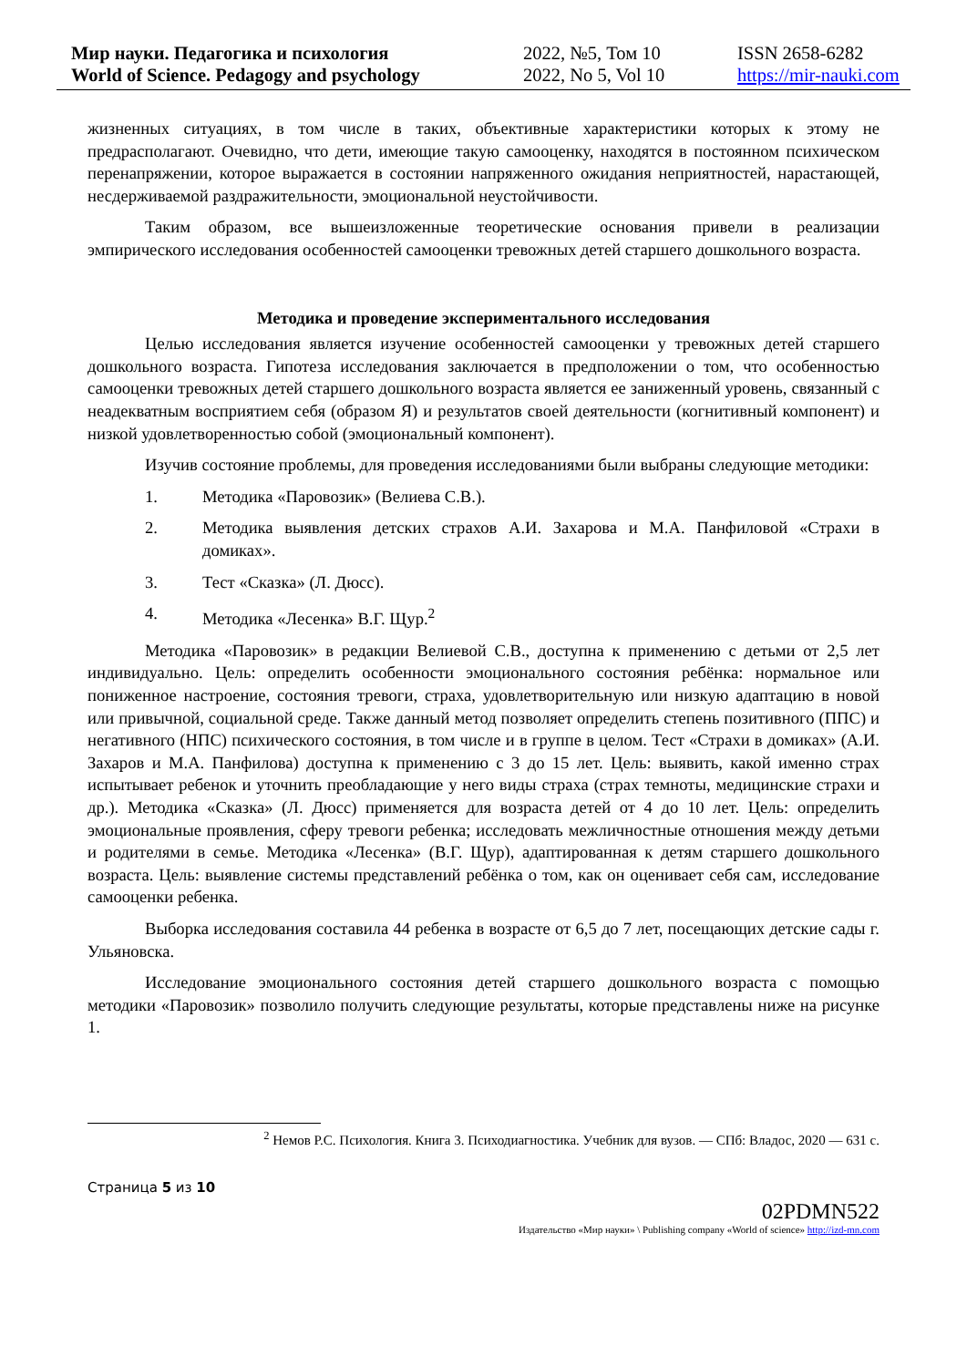Мир науки. Педагогика и психология
World of Science. Pedagogy and psychology
2022, №5, Том 10
2022, No 5, Vol 10
ISSN 2658-6282
https://mir-nauki.com
жизненных ситуациях, в том числе в таких, объективные характеристики которых к этому не предрасполагают. Очевидно, что дети, имеющие такую самооценку, находятся в постоянном психическом перенапряжении, которое выражается в состоянии напряженного ожидания неприятностей, нарастающей, несдерживаемой раздражительности, эмоциональной неустойчивости.
Таким образом, все вышеизложенные теоретические основания привели в реализации эмпирического исследования особенностей самооценки тревожных детей старшего дошкольного возраста.
Методика и проведение экспериментального исследования
Целью исследования является изучение особенностей самооценки у тревожных детей старшего дошкольного возраста. Гипотеза исследования заключается в предположении о том, что особенностью самооценки тревожных детей старшего дошкольного возраста является ее заниженный уровень, связанный с неадекватным восприятием себя (образом Я) и результатов своей деятельности (когнитивный компонент) и низкой удовлетворенностью собой (эмоциональный компонент).
Изучив состояние проблемы, для проведения исследованиями были выбраны следующие методики:
1. Методика «Паровозик» (Велиева С.В.).
2. Методика выявления детских страхов А.И. Захарова и М.А. Панфиловой «Страхи в домиках».
3. Тест «Сказка» (Л. Дюсс).
4. Методика «Лесенка» В.Г. Щур.<sup>2</sup>
Методика «Паровозик» в редакции Велиевой С.В., доступна к применению с детьми от 2,5 лет индивидуально. Цель: определить особенности эмоционального состояния ребёнка: нормальное или пониженное настроение, состояния тревоги, страха, удовлетворительную или низкую адаптацию в новой или привычной, социальной среде. Также данный метод позволяет определить степень позитивного (ППС) и негативного (НПС) психического состояния, в том числе и в группе в целом. Тест «Страхи в домиках» (А.И. Захаров и М.А. Панфилова) доступна к применению с 3 до 15 лет. Цель: выявить, какой именно страх испытывает ребенок и уточнить преобладающие у него виды страха (страх темноты, медицинские страхи и др.). Методика «Сказка» (Л. Дюсс) применяется для возраста детей от 4 до 10 лет. Цель: определить эмоциональные проявления, сферу тревоги ребенка; исследовать межличностные отношения между детьми и родителями в семье. Методика «Лесенка» (В.Г. Щур), адаптированная к детям старшего дошкольного возраста. Цель: выявление системы представлений ребёнка о том, как он оценивает себя сам, исследование самооценки ребенка.
Выборка исследования составила 44 ребенка в возрасте от 6,5 до 7 лет, посещающих детские сады г. Ульяновска.
Исследование эмоционального состояния детей старшего дошкольного возраста с помощью методики «Паровозик» позволило получить следующие результаты, которые представлены ниже на рисунке 1.
<sup>2</sup> Немов Р.С. Психология. Книга 3. Психодиагностика. Учебник для вузов. — СПб: Владос, 2020 — 631 с.
Страница 5 из 10
02PDMN522
Издательство «Мир науки» \ Publishing company «World of science» http://izd-mn.com